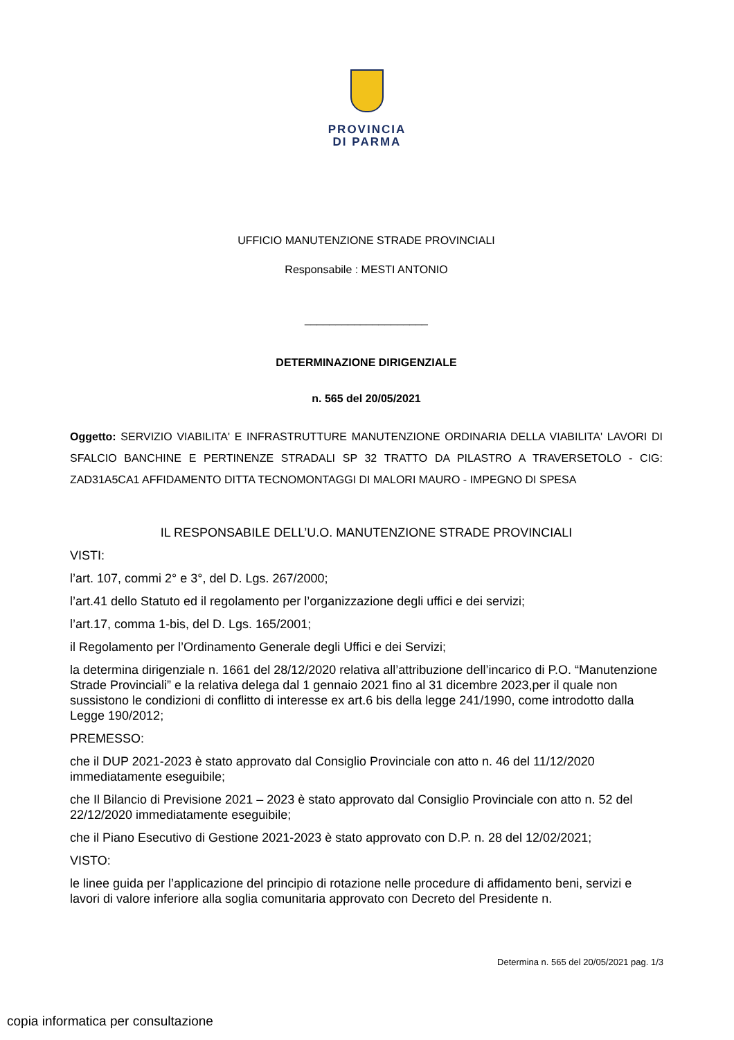PROVINCIA
DI PARMA
UFFICIO MANUTENZIONE STRADE PROVINCIALI
Responsabile : MESTI ANTONIO
____________________
DETERMINAZIONE DIRIGENZIALE
n. 565 del 20/05/2021
Oggetto: SERVIZIO VIABILITA' E INFRASTRUTTURE MANUTENZIONE ORDINARIA DELLA VIABILITA' LAVORI DI SFALCIO BANCHINE E PERTINENZE STRADALI SP 32 TRATTO DA PILASTRO A TRAVERSETOLO - CIG: ZAD31A5CA1 AFFIDAMENTO DITTA TECNOMONTAGGI DI MALORI MAURO - IMPEGNO DI SPESA
IL RESPONSABILE DELL’U.O. MANUTENZIONE STRADE PROVINCIALI
VISTI:
l’art. 107, commi 2° e 3°, del D. Lgs. 267/2000;
l’art.41 dello Statuto ed il regolamento per l’organizzazione degli uffici e dei servizi;
l’art.17, comma 1-bis, del D. Lgs. 165/2001;
il Regolamento per l’Ordinamento Generale degli Uffici e dei Servizi;
la determina dirigenziale n. 1661 del 28/12/2020 relativa all’attribuzione dell’incarico di P.O. “Manutenzione Strade Provinciali” e la relativa delega dal 1 gennaio 2021 fino al 31 dicembre 2023,per il quale non sussistono le condizioni di conflitto di interesse ex art.6 bis della legge 241/1990, come introdotto dalla Legge 190/2012;
PREMESSO:
che il DUP 2021-2023 è stato approvato dal Consiglio Provinciale con atto n. 46 del 11/12/2020 immediatamente eseguibile;
che Il Bilancio di Previsione 2021 – 2023 è stato approvato dal Consiglio Provinciale con atto n. 52 del 22/12/2020 immediatamente eseguibile;
che il Piano Esecutivo di Gestione 2021-2023 è stato approvato con D.P. n. 28 del 12/02/2021;
VISTO:
le linee guida per l’applicazione del principio di rotazione nelle procedure di affidamento beni, servizi e lavori di valore inferiore alla soglia comunitaria approvato con Decreto del Presidente n.
Determina n. 565 del 20/05/2021 pag. 1/3
copia informatica per consultazione